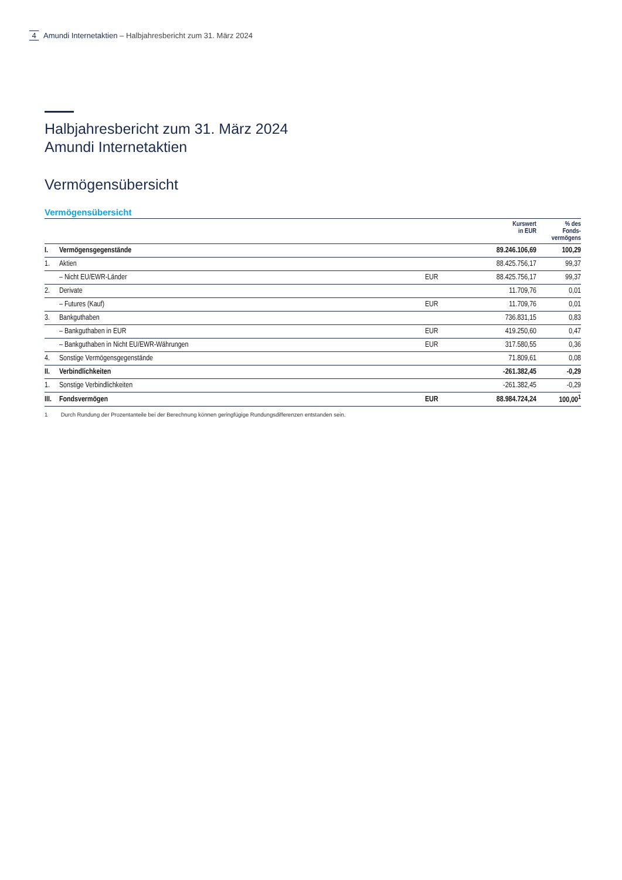4 Amundi Internetaktien – Halbjahresbericht zum 31. März 2024
Halbjahresbericht zum 31. März 2024
Amundi Internetaktien
Vermögensübersicht
Vermögensübersicht
| | | | Kurswert in EUR | % des Fonds- vermögens |
| --- | --- | --- | --- | --- |
| I. | Vermögensgegenstände | | 89.246.106,69 | 100,29 |
| 1. | Aktien | | 88.425.756,17 | 99,37 |
| | – Nicht EU/EWR-Länder | EUR | 88.425.756,17 | 99,37 |
| 2. | Derivate | | 11.709,76 | 0,01 |
| | – Futures (Kauf) | EUR | 11.709,76 | 0,01 |
| 3. | Bankguthaben | | 736.831,15 | 0,83 |
| | – Bankguthaben in EUR | EUR | 419.250,60 | 0,47 |
| | – Bankguthaben in Nicht EU/EWR-Währungen | EUR | 317.580,55 | 0,36 |
| 4. | Sonstige Vermögensgegenstände | | 71.809,61 | 0,08 |
| II. | Verbindlichkeiten | | -261.382,45 | -0,29 |
| 1. | Sonstige Verbindlichkeiten | | -261.382,45 | -0,29 |
| III. | Fondsvermögen | EUR | 88.984.724,24 | 100,00<sup>1</sup> |
1 Durch Rundung der Prozentanteile bei der Berechnung können geringfügige Rundungsdifferenzen entstanden sein.